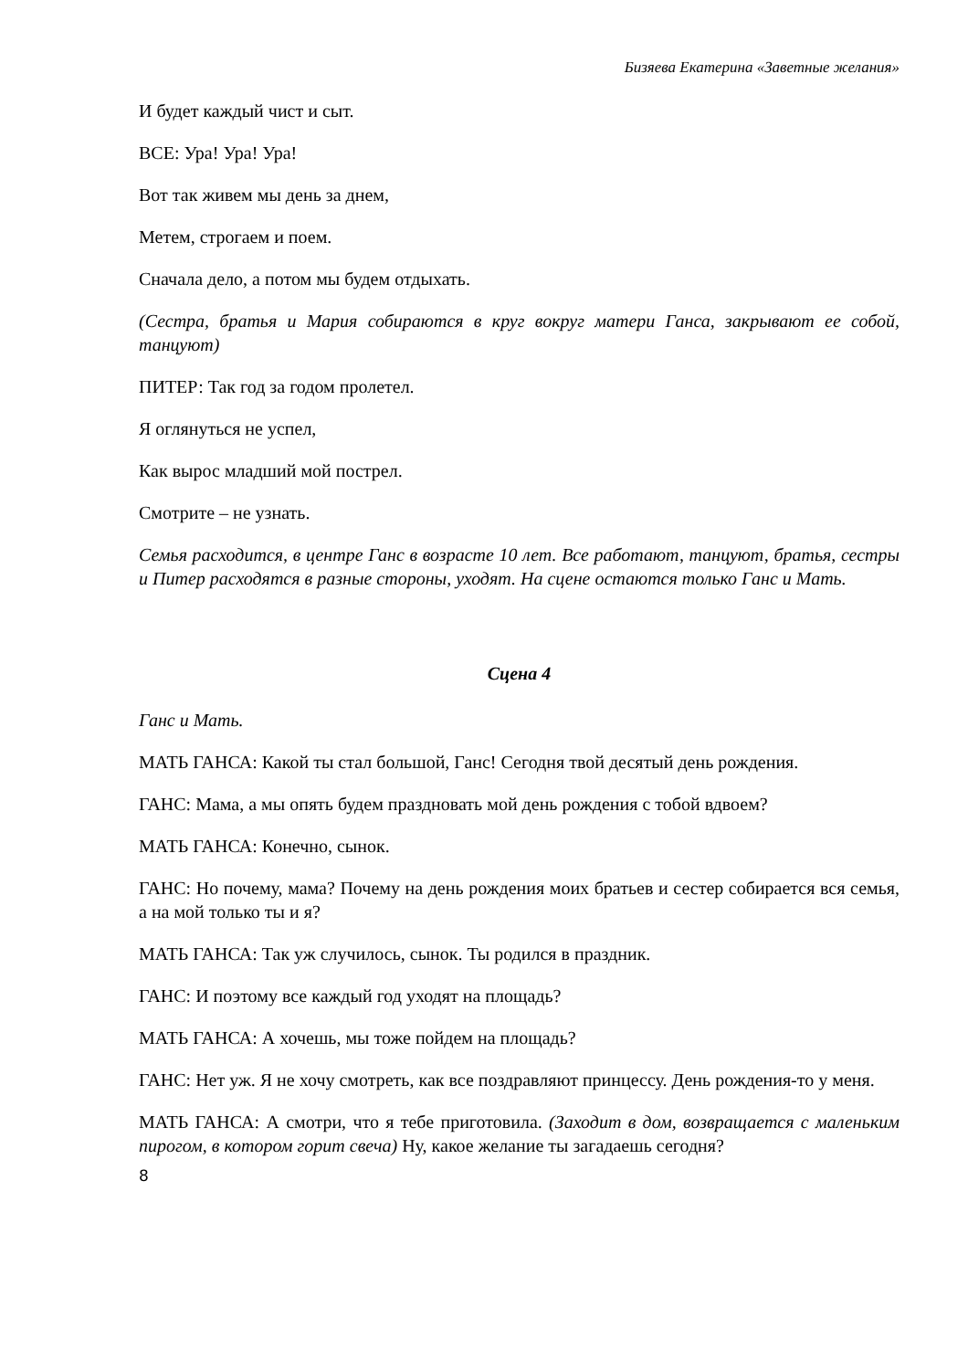Бизяева Екатерина «Заветные желания»
И будет каждый чист и сыт.
ВСЕ: Ура! Ура! Ура!
Вот так живем мы день за днем,
Метем, строгаем и поем.
Сначала дело, а потом мы будем отдыхать.
(Сестра, братья и Мария собираются в круг вокруг матери Ганса, закрывают ее собой, танцуют)
ПИТЕР: Так год за годом пролетел.
Я оглянуться не успел,
Как вырос младший мой пострел.
Смотрите – не узнать.
Семья расходится, в центре Ганс в возрасте 10 лет. Все работают, танцуют, братья, сестры и Питер расходятся в разные стороны, уходят. На сцене остаются только Ганс и Мать.
Сцена 4
Ганс и Мать.
МАТЬ ГАНСА: Какой ты стал большой, Ганс! Сегодня твой десятый день рождения.
ГАНС: Мама, а мы опять будем праздновать мой день рождения с тобой вдвоем?
МАТЬ ГАНСА: Конечно, сынок.
ГАНС: Но почему, мама? Почему на день рождения моих братьев и сестер собирается вся семья, а на мой только ты и я?
МАТЬ ГАНСА: Так уж случилось, сынок. Ты родился в праздник.
ГАНС: И поэтому все каждый год уходят на площадь?
МАТЬ ГАНСА: А хочешь, мы тоже пойдем на площадь?
ГАНС: Нет уж. Я не хочу смотреть, как все поздравляют принцессу. День рождения-то у меня.
МАТЬ ГАНСА: А смотри, что я тебе приготовила. (Заходит в дом, возвращается с маленьким пирогом, в котором горит свеча) Ну, какое желание ты загадаешь сегодня?
8